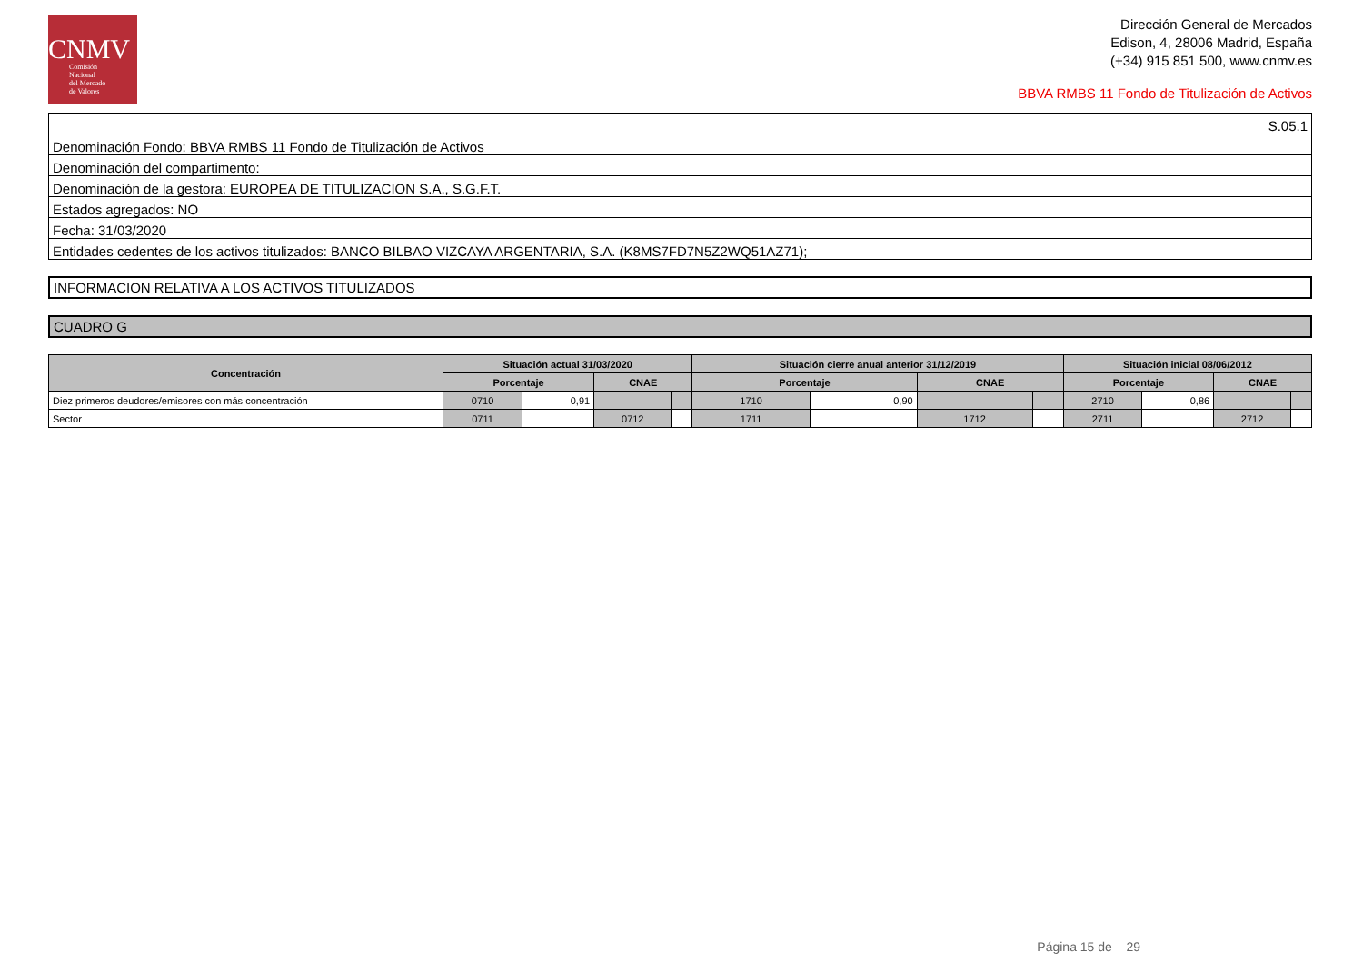CNMV
Comisión
Nacional
del Mercado
de Valores
Dirección General de Mercados
Edison, 4, 28006 Madrid, España
(+34) 915 851 500, www.cnmv.es
BBVA RMBS 11 Fondo de Titulización de Activos
| S.05.1 |
| Denominación Fondo: BBVA RMBS 11 Fondo de Titulización de Activos |
| Denominación del compartimento: |
| Denominación de la gestora: EUROPEA DE TITULIZACION S.A., S.G.F.T. |
| Estados agregados: NO |
| Fecha: 31/03/2020 |
| Entidades cedentes de los activos titulizados: BANCO BILBAO VIZCAYA ARGENTARIA, S.A. (K8MS7FD7N5Z2WQ51AZ71); |
INFORMACION RELATIVA A LOS ACTIVOS TITULIZADOS
CUADRO G
| Concentración | Situación actual 31/03/2020 | | | | Situación cierre anual anterior 31/12/2019 | | | | Situación inicial 08/06/2012 | | | |
| --- | --- | --- | --- | --- | --- | --- | --- | --- | --- | --- | --- | --- |
| | Porcentaje | | CNAE | | Porcentaje | | CNAE | | Porcentaje | | CNAE | |
| Diez primeros deudores/emisores con más concentración | 0710 | 0,91 | | | 1710 | 0,90 | | | 2710 | 0,86 | | |
| Sector | 0711 | | 0712 | | 1711 | | 1712 | | 2711 | | 2712 | |
Página 15 de 29